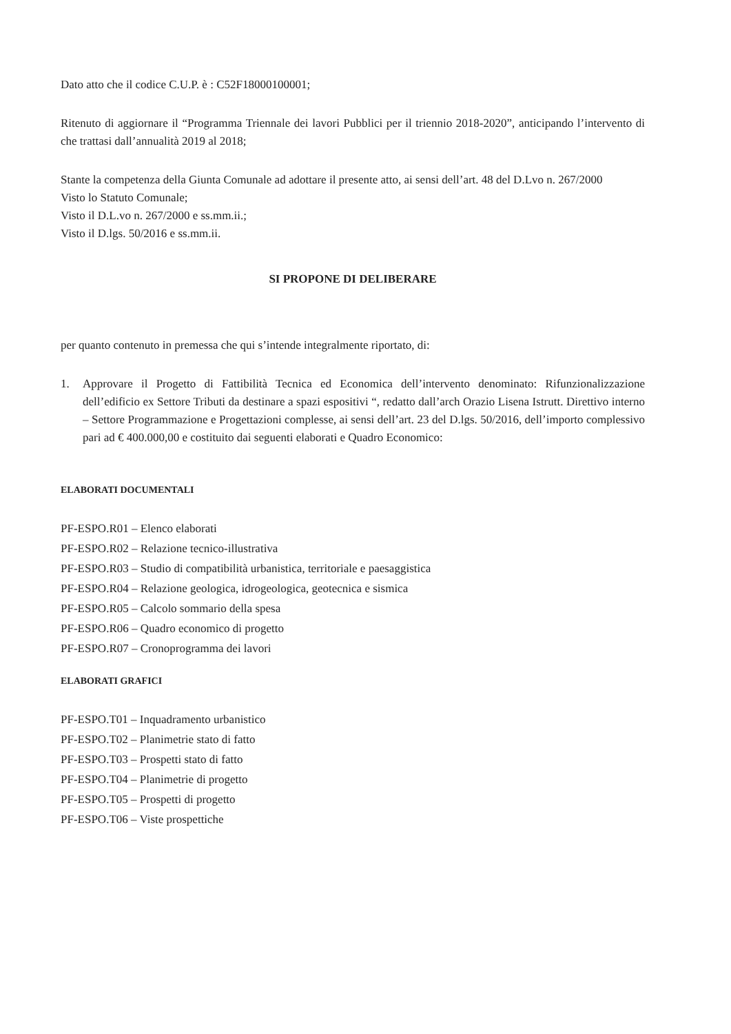Dato atto che il codice C.U.P. è : C52F18000100001;
Ritenuto di aggiornare il “Programma Triennale dei lavori Pubblici per il triennio 2018-2020”, anticipando l’intervento di che trattasi dall’annualità 2019 al 2018;
Stante la competenza della Giunta Comunale ad adottare il presente atto, ai sensi dell’art. 48 del D.Lvo n. 267/2000
Visto lo Statuto Comunale;
Visto il D.L.vo n. 267/2000 e ss.mm.ii.;
Visto il D.lgs. 50/2016 e ss.mm.ii.
SI PROPONE DI DELIBERARE
per quanto contenuto in premessa che qui s’intende integralmente riportato, di:
1. Approvare il Progetto di Fattibilità Tecnica ed Economica dell’intervento denominato: Rifunzionalizzazione dell’edificio ex Settore Tributi da destinare a spazi espositivi “, redatto dall’arch Orazio Lisena Istrutt. Direttivo interno – Settore Programmazione e Progettazioni complesse, ai sensi dell’art. 23 del D.lgs. 50/2016, dell’importo complessivo pari ad € 400.000,00 e costituito dai seguenti elaborati e Quadro Economico:
ELABORATI DOCUMENTALI
PF-ESPO.R01 – Elenco elaborati
PF-ESPO.R02 – Relazione tecnico-illustrativa
PF-ESPO.R03 – Studio di compatibilità urbanistica, territoriale e paesaggistica
PF-ESPO.R04 – Relazione geologica, idrogeologica, geotecnica e sismica
PF-ESPO.R05 – Calcolo sommario della spesa
PF-ESPO.R06 – Quadro economico di progetto
PF-ESPO.R07 – Cronoprogramma dei lavori
ELABORATI GRAFICI
PF-ESPO.T01 – Inquadramento urbanistico
PF-ESPO.T02 – Planimetrie stato di fatto
PF-ESPO.T03 – Prospetti stato di fatto
PF-ESPO.T04 – Planimetrie di progetto
PF-ESPO.T05 – Prospetti di progetto
PF-ESPO.T06 – Viste prospettiche